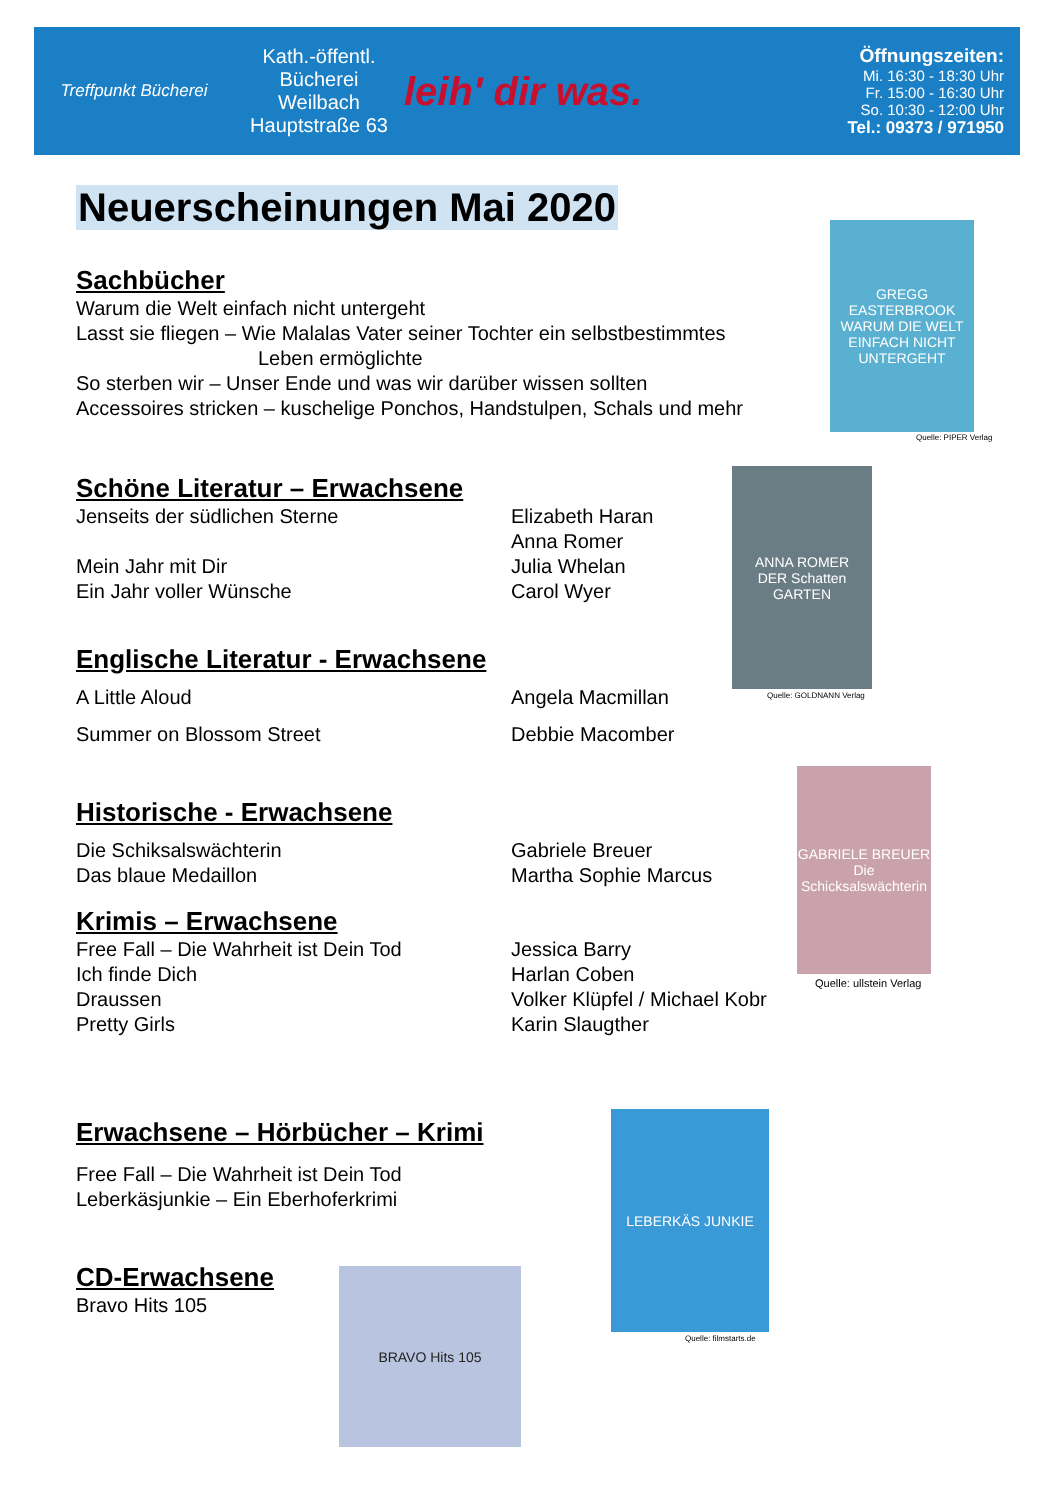Treffpunkt Bücherei
Kath.-öffentl.
Bücherei
Weilbach
Hauptstraße 63
leih' dir was.
Öffnungszeiten:
Mi. 16:30 - 18:30 Uhr
Fr. 15:00 - 16:30 Uhr
So. 10:30 - 12:00 Uhr
Tel.: 09373 / 971950
Neuerscheinungen Mai 2020
Sachbücher
Warum die Welt einfach nicht untergeht
Lasst sie fliegen – Wie Malalas Vater seiner Tochter ein selbstbestimmtes
Leben ermöglichte
So sterben wir – Unser Ende und was wir darüber wissen sollten
Accessoires stricken – kuschelige Ponchos, Handstulpen, Schals und mehr
GREGG EASTERBROOK
WARUM DIE WELT EINFACH NICHT UNTERGEHT
Quelle: PIPER Verlag
Schöne Literatur – Erwachsene
Jenseits der südlichen Sterne Elizabeth Haran
Anna Romer
Mein Jahr mit Dir Julia Whelan
Ein Jahr voller Wünsche Carol Wyer
Englische Literatur - Erwachsene
A Little Aloud Angela Macmillan
Summer on Blossom Street Debbie Macomber
Historische - Erwachsene
Die Schiksalswächterin Gabriele Breuer
Das blaue Medaillon Martha Sophie Marcus
Krimis – Erwachsene
Free Fall – Die Wahrheit ist Dein Tod Jessica Barry
Ich finde Dich Harlan Coben
Draussen Volker Klüpfel / Michael Kobr
Pretty Girls Karin Slaugther
Erwachsene – Hörbücher – Krimi
Free Fall – Die Wahrheit ist Dein Tod
Leberkäsjunkie – Ein Eberhoferkrimi
CD-Erwachsene
Bravo Hits 105
ANNA ROMER
DER Schatten GARTEN
Quelle: GOLDNANN Verlag
GABRIELE BREUER
Die Schicksalswächterin
Quelle: ullstein Verlag
LEBERKÄS JUNKIE
Quelle: filmstarts.de
BRAVO Hits 105